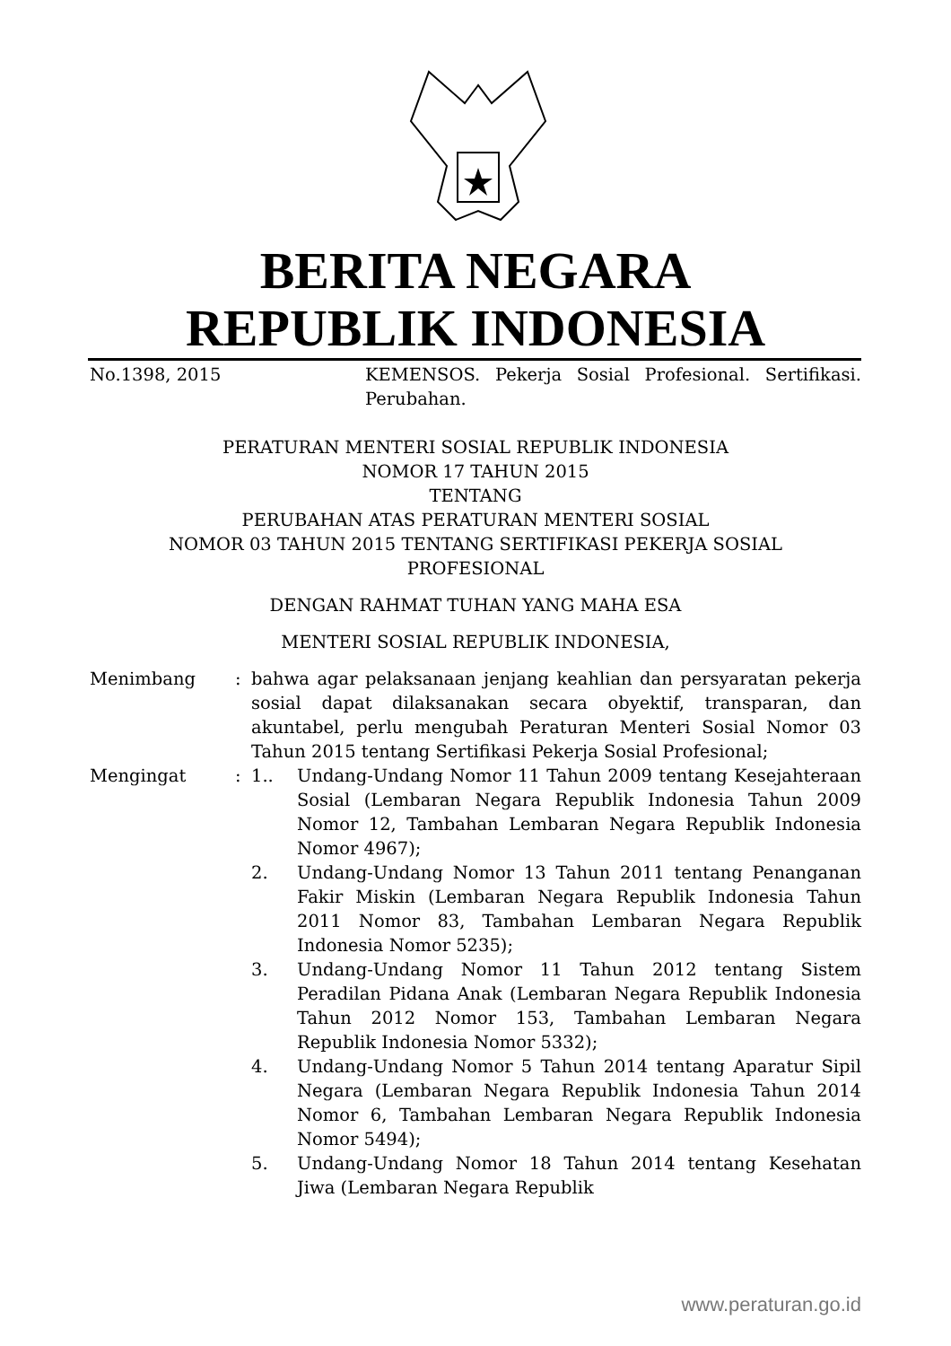BERITA NEGARA
REPUBLIK INDONESIA
No.1398, 2015 KEMENSOS. Pekerja Sosial Profesional. Sertifikasi. Perubahan.
PERATURAN MENTERI SOSIAL REPUBLIK INDONESIA
NOMOR 17 TAHUN 2015
TENTANG
PERUBAHAN ATAS PERATURAN MENTERI SOSIAL
NOMOR 03 TAHUN 2015 TENTANG SERTIFIKASI PEKERJA SOSIAL
PROFESIONAL
DENGAN RAHMAT TUHAN YANG MAHA ESA
MENTERI SOSIAL REPUBLIK INDONESIA,
Menimbang : bahwa agar pelaksanaan jenjang keahlian dan persyaratan pekerja sosial dapat dilaksanakan secara obyektif, transparan, dan akuntabel, perlu mengubah Peraturan Menteri Sosial Nomor 03 Tahun 2015 tentang Sertifikasi Pekerja Sosial Profesional;
Mengingat : 1.. Undang-Undang Nomor 11 Tahun 2009 tentang Kesejahteraan Sosial (Lembaran Negara Republik Indonesia Tahun 2009 Nomor 12, Tambahan Lembaran Negara Republik Indonesia Nomor 4967);
2. Undang-Undang Nomor 13 Tahun 2011 tentang Penanganan Fakir Miskin (Lembaran Negara Republik Indonesia Tahun 2011 Nomor 83, Tambahan Lembaran Negara Republik Indonesia Nomor 5235);
3. Undang-Undang Nomor 11 Tahun 2012 tentang Sistem Peradilan Pidana Anak (Lembaran Negara Republik Indonesia Tahun 2012 Nomor 153, Tambahan Lembaran Negara Republik Indonesia Nomor 5332);
4. Undang-Undang Nomor 5 Tahun 2014 tentang Aparatur Sipil Negara (Lembaran Negara Republik Indonesia Tahun 2014 Nomor 6, Tambahan Lembaran Negara Republik Indonesia Nomor 5494);
5. Undang-Undang Nomor 18 Tahun 2014 tentang Kesehatan Jiwa (Lembaran Negara Republik
www.peraturan.go.id